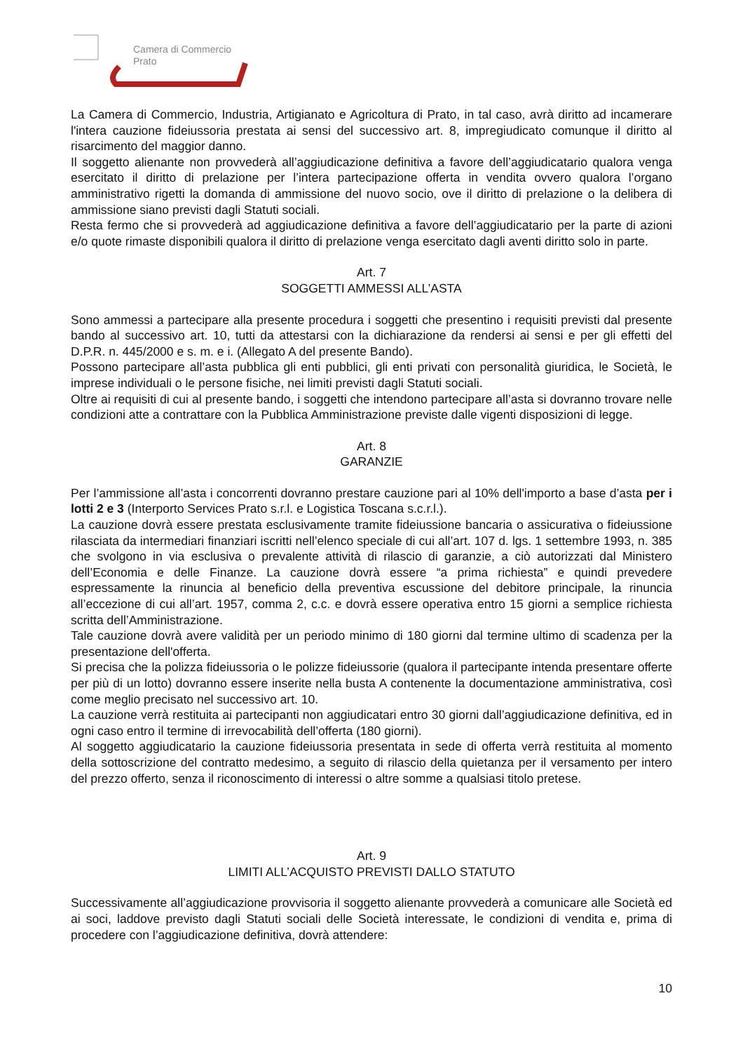Camera di Commercio
Prato
La Camera di Commercio, Industria, Artigianato e Agricoltura di Prato, in tal caso, avrà diritto ad incamerare l'intera cauzione fideiussoria prestata ai sensi del successivo art. 8, impregiudicato comunque il diritto al risarcimento del maggior danno.
Il soggetto alienante non provvederà all’aggiudicazione definitiva a favore dell’aggiudicatario qualora venga esercitato il diritto di prelazione per l’intera partecipazione offerta in vendita ovvero qualora l’organo amministrativo rigetti la domanda di ammissione del nuovo socio, ove il diritto di prelazione o la delibera di ammissione siano previsti dagli Statuti sociali.
Resta fermo che si provvederà ad aggiudicazione definitiva a favore dell’aggiudicatario per la parte di azioni e/o quote rimaste disponibili qualora il diritto di prelazione venga esercitato dagli aventi diritto solo in parte.
Art. 7
SOGGETTI AMMESSI ALL’ASTA
Sono ammessi a partecipare alla presente procedura i soggetti che presentino i requisiti previsti dal presente bando al successivo art. 10, tutti da attestarsi con la dichiarazione da rendersi ai sensi e per gli effetti del D.P.R. n. 445/2000 e s. m. e i. (Allegato A del presente Bando).
Possono partecipare all’asta pubblica gli enti pubblici, gli enti privati con personalità giuridica, le Società, le imprese individuali o le persone fisiche, nei limiti previsti dagli Statuti sociali.
Oltre ai requisiti di cui al presente bando, i soggetti che intendono partecipare all’asta si dovranno trovare nelle condizioni atte a contrattare con la Pubblica Amministrazione previste dalle vigenti disposizioni di legge.
Art. 8
GARANZIE
Per l’ammissione all’asta i concorrenti dovranno prestare cauzione pari al 10% dell'importo a base d’asta per i lotti 2 e 3 (Interporto Services Prato s.r.l. e Logistica Toscana s.c.r.l.).
La cauzione dovrà essere prestata esclusivamente tramite fideiussione bancaria o assicurativa o fideiussione rilasciata da intermediari finanziari iscritti nell’elenco speciale di cui all’art. 107 d. lgs. 1 settembre 1993, n. 385 che svolgono in via esclusiva o prevalente attività di rilascio di garanzie, a ciò autorizzati dal Ministero dell’Economia e delle Finanze. La cauzione dovrà essere “a prima richiesta” e quindi prevedere espressamente la rinuncia al beneficio della preventiva escussione del debitore principale, la rinuncia all’eccezione di cui all’art. 1957, comma 2, c.c. e dovrà essere operativa entro 15 giorni a semplice richiesta scritta dell’Amministrazione.
Tale cauzione dovrà avere validità per un periodo minimo di 180 giorni dal termine ultimo di scadenza per la presentazione dell'offerta.
Si precisa che la polizza fideiussoria o le polizze fideiussorie (qualora il partecipante intenda presentare offerte per più di un lotto) dovranno essere inserite nella busta A contenente la documentazione amministrativa, così come meglio precisato nel successivo art. 10.
La cauzione verrà restituita ai partecipanti non aggiudicatari entro 30 giorni dall’aggiudicazione definitiva, ed in ogni caso entro il termine di irrevocabilità dell’offerta (180 giorni).
Al soggetto aggiudicatario la cauzione fideiussoria presentata in sede di offerta verrà restituita al momento della sottoscrizione del contratto medesimo, a seguito di rilascio della quietanza per il versamento per intero del prezzo offerto, senza il riconoscimento di interessi o altre somme a qualsiasi titolo pretese.
Art. 9
LIMITI ALL’ACQUISTO PREVISTI DALLO STATUTO
Successivamente all’aggiudicazione provvisoria il soggetto alienante provvederà a comunicare alle Società ed ai soci, laddove previsto dagli Statuti sociali delle Società interessate, le condizioni di vendita e, prima di procedere con l’aggiudicazione definitiva, dovrà attendere:
10